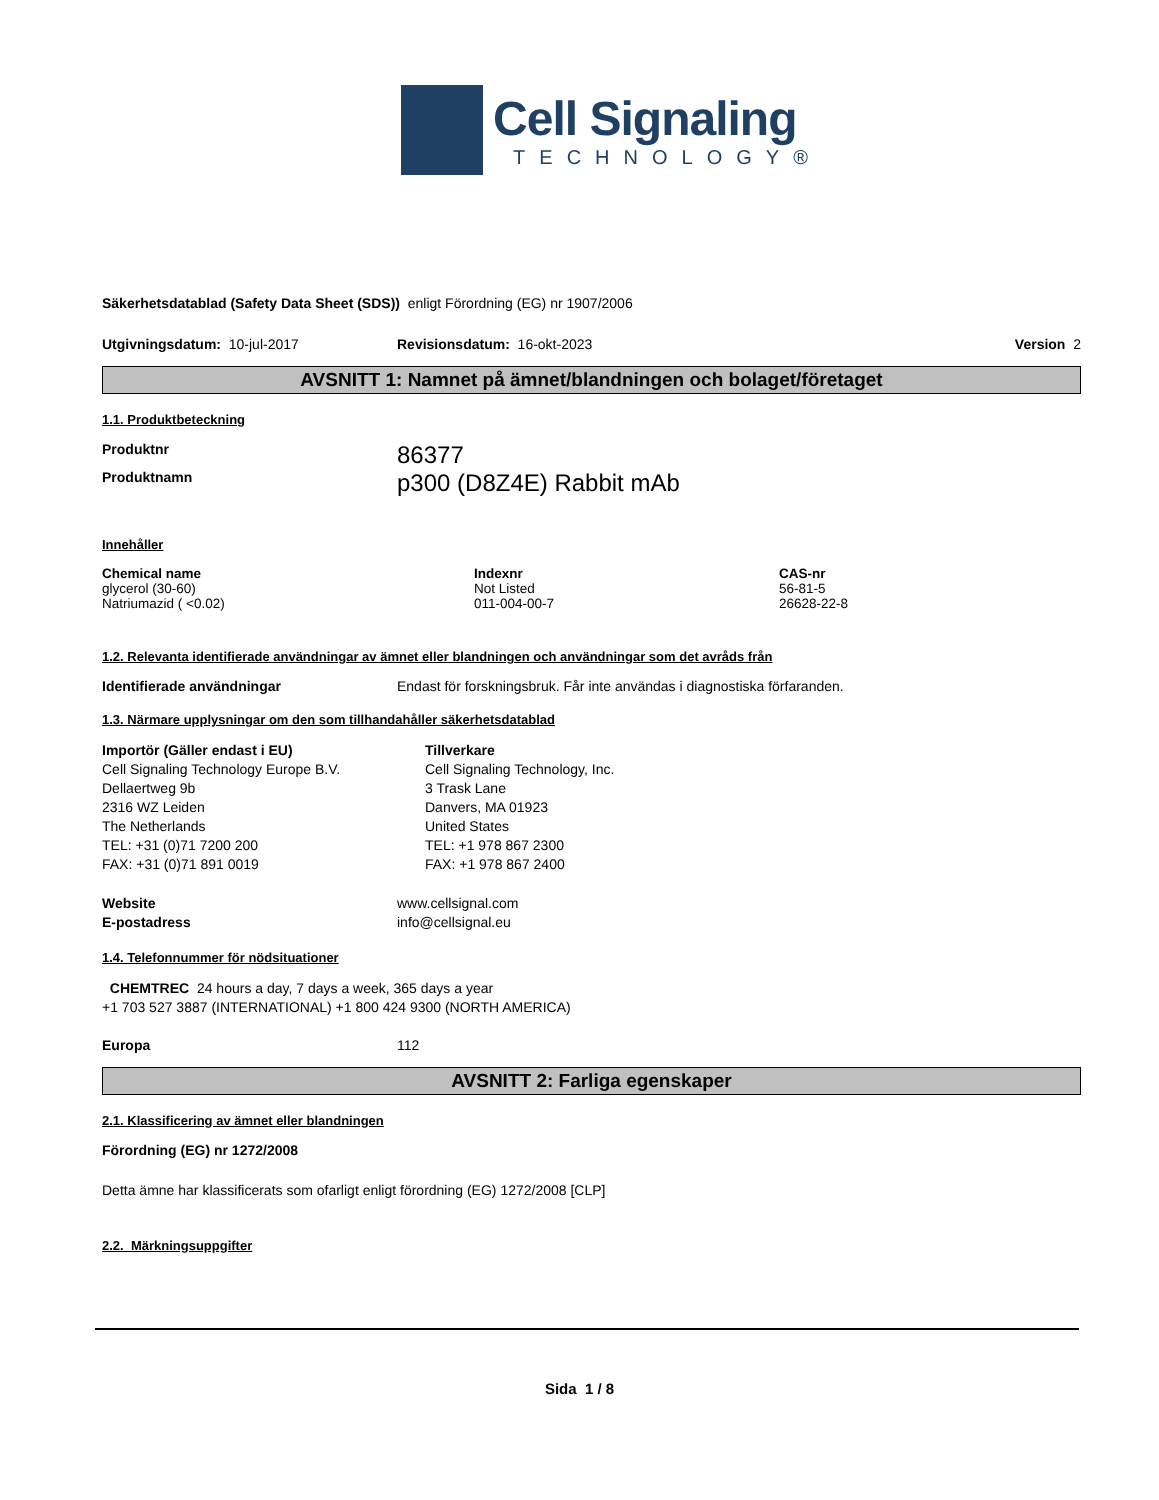Cell Signaling
TECHNOLOGY®
Säkerhetsdatablad (Safety Data Sheet (SDS)) enligt Förordning (EG) nr 1907/2006
Utgivningsdatum: 10-jul-2017 Revisionsdatum: 16-okt-2023 Version 2
AVSNITT 1: Namnet på ämnet/blandningen och bolaget/företaget
1.1. Produktbeteckning
Produktnr 86377
Produktnamn p300 (D8Z4E) Rabbit mAb
Innehåller
| Chemical name | Indexnr | CAS-nr |
| --- | --- | --- |
| glycerol (30-60) | Not Listed | 56-81-5 |
| Natriumazid ( <0.02) | 011-004-00-7 | 26628-22-8 |
1.2. Relevanta identifierade användningar av ämnet eller blandningen och användningar som det avråds från
Identifierade användningar Endast för forskningsbruk. Får inte användas i diagnostiska förfaranden.
1.3. Närmare upplysningar om den som tillhandahåller säkerhetsdatablad
Importör (Gäller endast i EU)
Cell Signaling Technology Europe B.V.
Dellaertweg 9b
2316 WZ Leiden
The Netherlands
TEL: +31 (0)71 7200 200
FAX: +31 (0)71 891 0019
Tillverkare
Cell Signaling Technology, Inc.
3 Trask Lane
Danvers, MA 01923
United States
TEL: +1 978 867 2300
FAX: +1 978 867 2400
Website
E-postadress www.cellsignal.com
info@cellsignal.eu
1.4. Telefonnummer för nödsituationer
CHEMTREC 24 hours a day, 7 days a week, 365 days a year
+1 703 527 3887 (INTERNATIONAL) +1 800 424 9300 (NORTH AMERICA)
Europa 112
AVSNITT 2: Farliga egenskaper
2.1. Klassificering av ämnet eller blandningen
Förordning (EG) nr 1272/2008
Detta ämne har klassificerats som ofarligt enligt förordning (EG) 1272/2008 [CLP]
2.2. Märkningsuppgifter
Sida 1 / 8